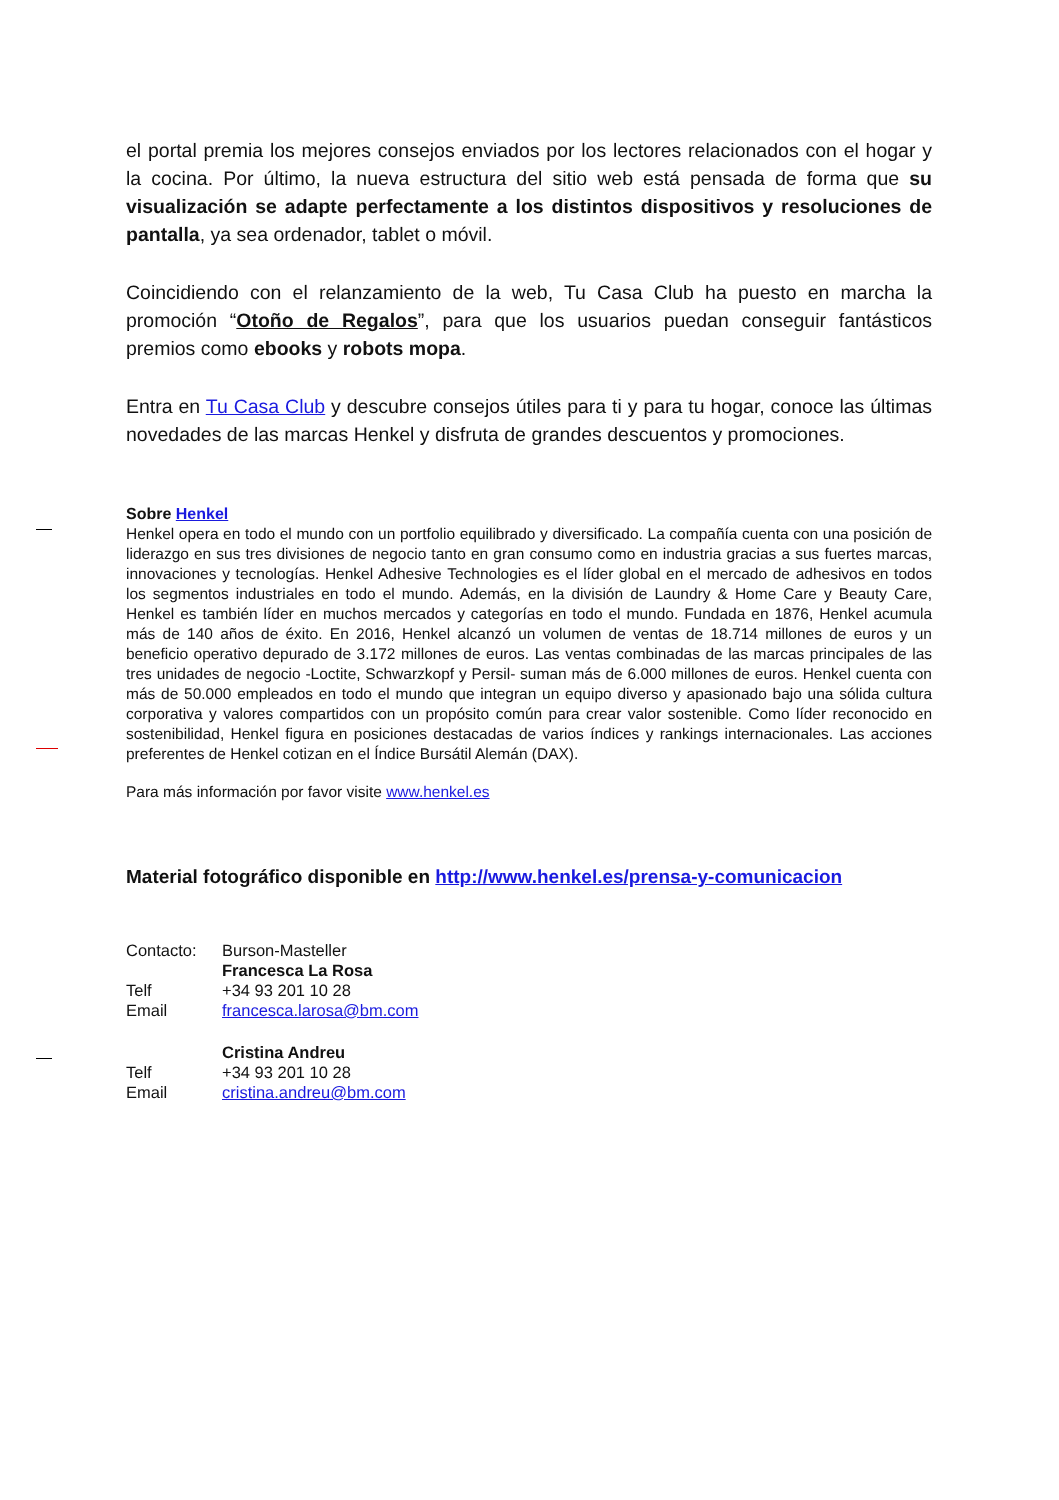el portal premia los mejores consejos enviados por los lectores relacionados con el hogar y la cocina. Por último, la nueva estructura del sitio web está pensada de forma que su visualización se adapte perfectamente a los distintos dispositivos y resoluciones de pantalla, ya sea ordenador, tablet o móvil.
Coincidiendo con el relanzamiento de la web, Tu Casa Club ha puesto en marcha la promoción “Otoño de Regalos”, para que los usuarios puedan conseguir fantásticos premios como ebooks y robots mopa.
Entra en Tu Casa Club y descubre consejos útiles para ti y para tu hogar, conoce las últimas novedades de las marcas Henkel y disfruta de grandes descuentos y promociones.
Sobre Henkel
Henkel opera en todo el mundo con un portfolio equilibrado y diversificado. La compañía cuenta con una posición de liderazgo en sus tres divisiones de negocio tanto en gran consumo como en industria gracias a sus fuertes marcas, innovaciones y tecnologías. Henkel Adhesive Technologies es el líder global en el mercado de adhesivos en todos los segmentos industriales en todo el mundo. Además, en la división de Laundry & Home Care y Beauty Care, Henkel es también líder en muchos mercados y categorías en todo el mundo. Fundada en 1876, Henkel acumula más de 140 años de éxito. En 2016, Henkel alcanzó un volumen de ventas de 18.714 millones de euros y un beneficio operativo depurado de 3.172 millones de euros. Las ventas combinadas de las marcas principales de las tres unidades de negocio -Loctite, Schwarzkopf y Persil- suman más de 6.000 millones de euros. Henkel cuenta con más de 50.000 empleados en todo el mundo que integran un equipo diverso y apasionado bajo una sólida cultura corporativa y valores compartidos con un propósito común para crear valor sostenible. Como líder reconocido en sostenibilidad, Henkel figura en posiciones destacadas de varios índices y rankings internacionales. Las acciones preferentes de Henkel cotizan en el Índice Bursátil Alemán (DAX).
Para más información por favor visite www.henkel.es
Material fotográfico disponible en http://www.henkel.es/prensa-y-comunicacion
| Contacto: | Burson-Masteller |
| | Francesca La Rosa |
| Telf | +34 93 201 10 28 |
| Email | francesca.larosa@bm.com |
| | Cristina Andreu |
| Telf | +34 93 201 10 28 |
| Email | cristina.andreu@bm.com |